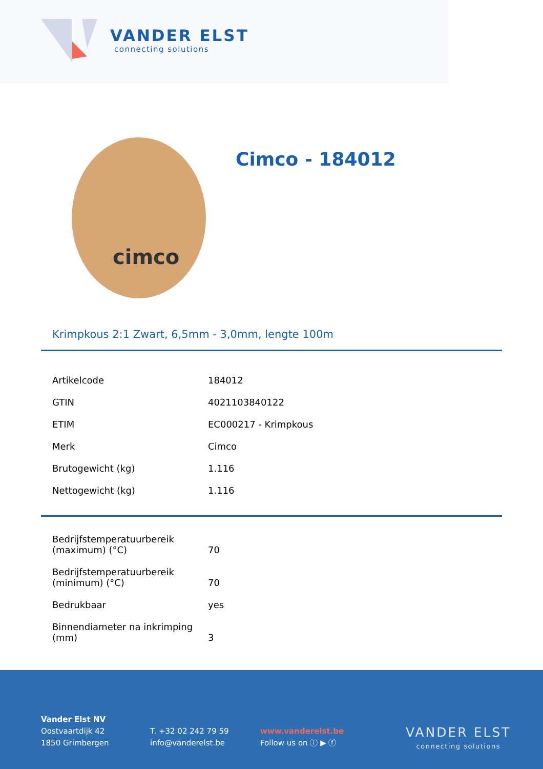VANDER ELST
connecting solutions
cimco
Cimco - 184012
Krimpkous 2:1 Zwart, 6,5mm - 3,0mm, lengte 100m
| Artikelcode | 184012 |
| GTIN | 4021103840122 |
| ETIM | EC000217 - Krimpkous |
| Merk | Cimco |
| Brutogewicht (kg) | 1.116 |
| Nettogewicht (kg) | 1.116 |
| Bedrijfstemperatuurbereik (maximum) (°C) | 70 |
| Bedrijfstemperatuurbereik (minimum) (°C) | 70 |
| Bedrukbaar | yes |
| Binnendiameter na inkrimping (mm) | 3 |
Vander Elst NV
Oostvaartdijk 42
1850 Grimbergen
T. +32 02 242 79 59
info@vanderelst.be
www.vanderelst.be
Follow us on ⓘ ▶ ⓕ
VANDER ELST
connecting solutions